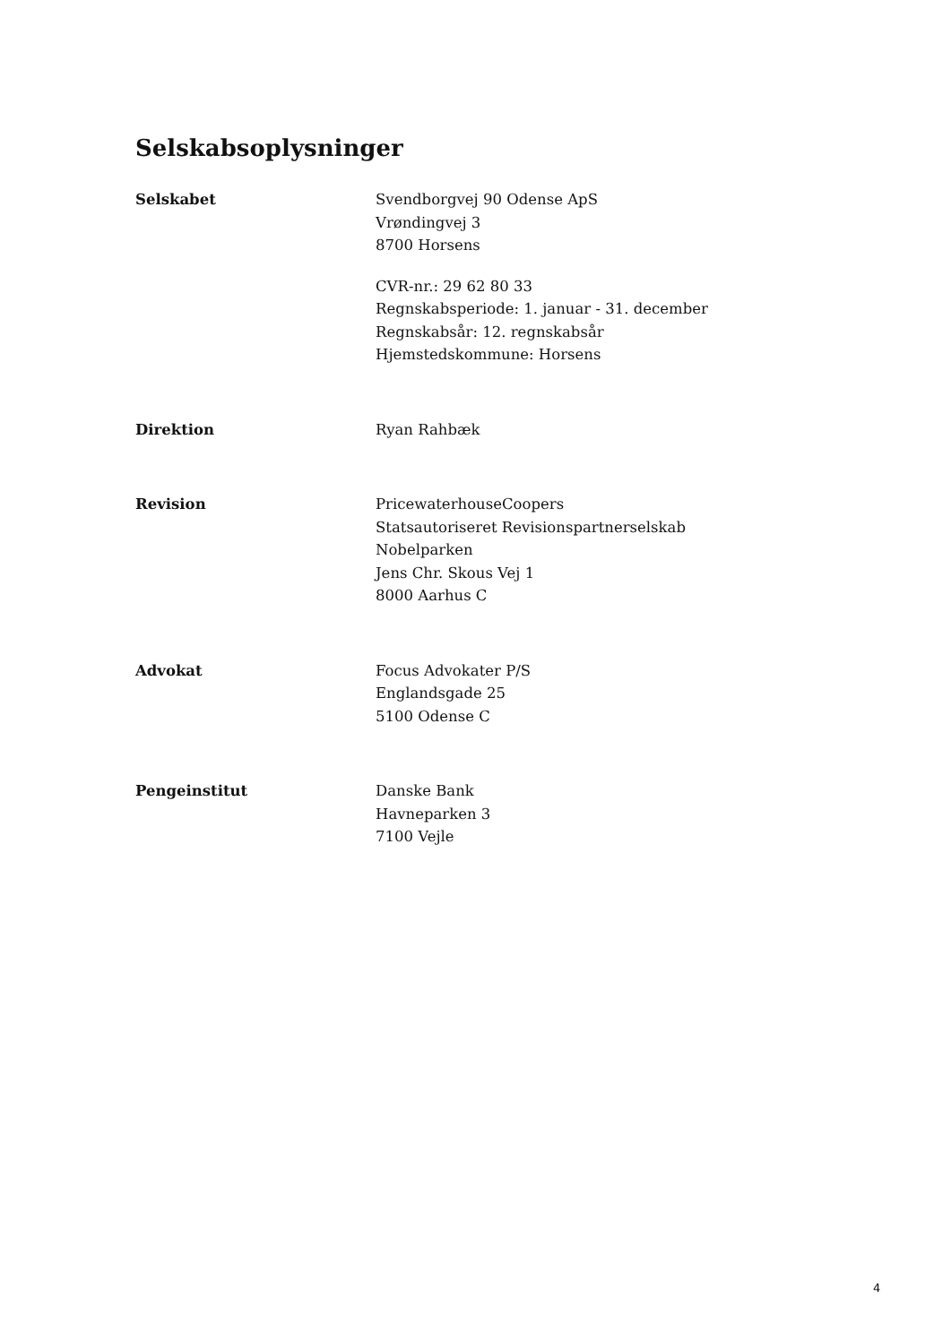Selskabsoplysninger
Selskabet Svendborgvej 90 Odense ApS
Vrøndingvej 3
8700 Horsens
CVR-nr.: 29 62 80 33
Regnskabsperiode: 1. januar - 31. december
Regnskabsår: 12. regnskabsår
Hjemstedskommune: Horsens
Direktion Ryan Rahbæk
Revision PricewaterhouseCoopers
Statsautoriseret Revisionspartnerselskab
Nobelparken
Jens Chr. Skous Vej 1
8000 Aarhus C
Advokat Focus Advokater P/S
Englandsgade 25
5100 Odense C
Pengeinstitut Danske Bank
Havneparken 3
7100 Vejle
4